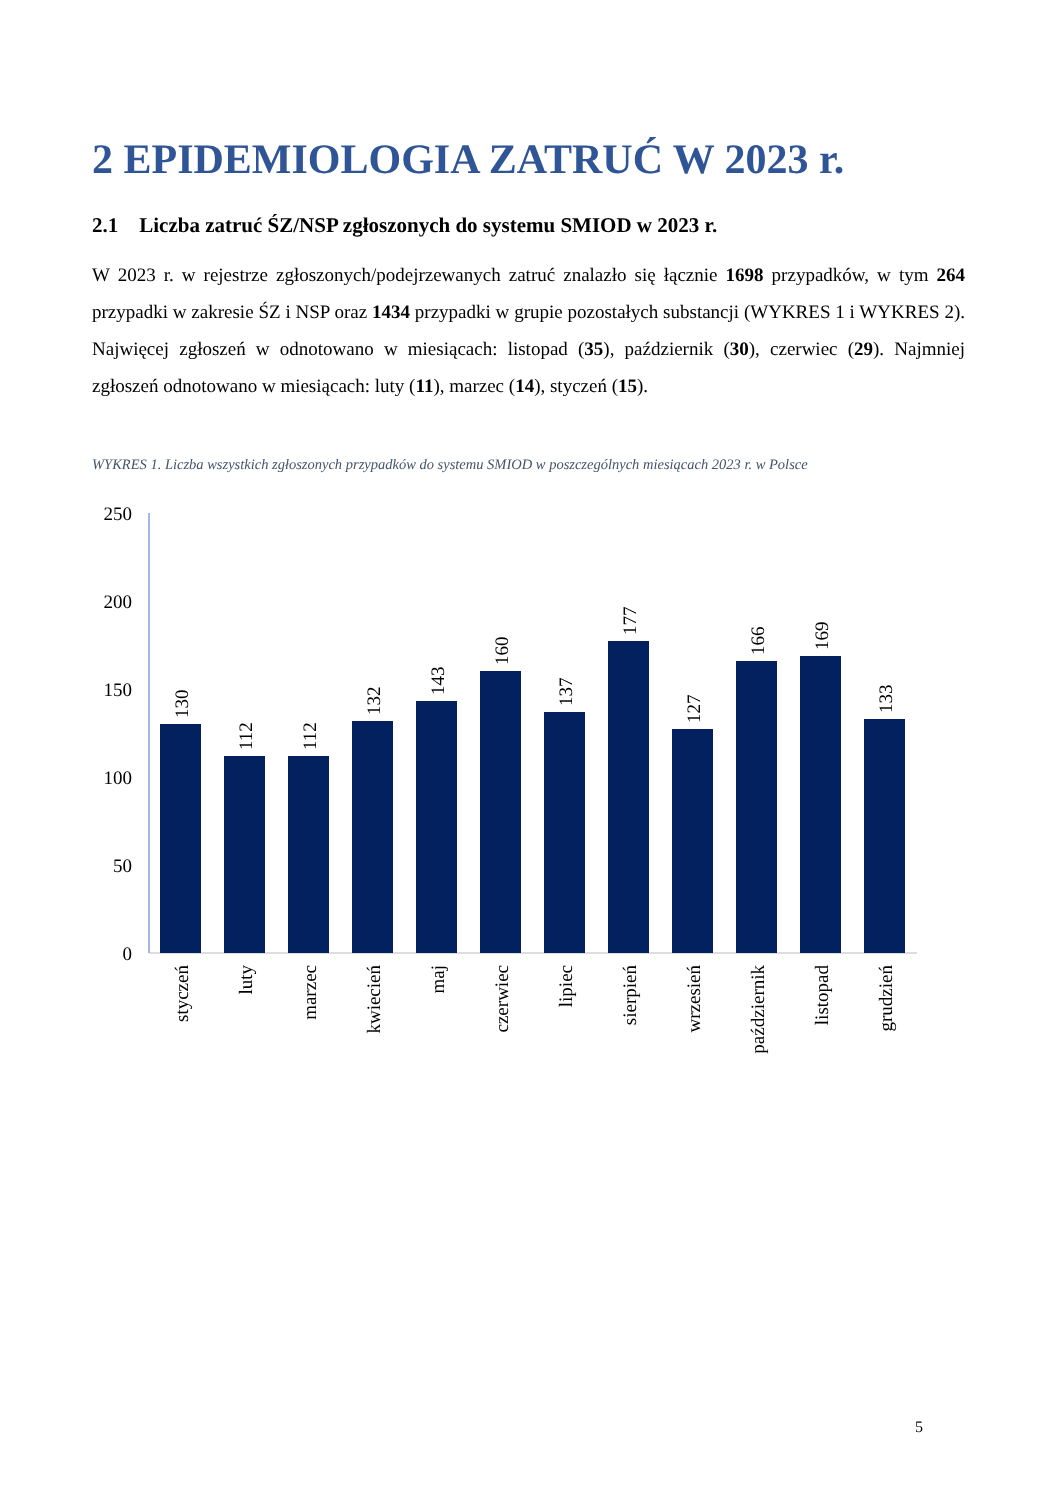2 EPIDEMIOLOGIA ZATRUĆ W 2023 r.
2.1 Liczba zatruć ŚZ/NSP zgłoszonych do systemu SMIOD w 2023 r.
W 2023 r. w rejestrze zgłoszonych/podejrzewanych zatruć znalazło się łącznie 1698 przypadków, w tym 264 przypadki w zakresie ŚZ i NSP oraz 1434 przypadki w grupie pozostałych substancji (WYKRES 1 i WYKRES 2). Najwięcej zgłoszeń w odnotowano w miesiącach: listopad (35), październik (30), czerwiec (29). Najmniej zgłoszeń odnotowano w miesiącach: luty (11), marzec (14), styczeń (15).
WYKRES 1. Liczba wszystkich zgłoszonych przypadków do systemu SMIOD w poszczególnych miesiącach 2023 r. w Polsce
250
200
150
100
50
0
130
112
112
132
143
160
137
177
127
166
169
133
styczeń
luty
marzec
kwiecień
maj
czerwiec
lipiec
sierpień
wrzesień
październik
listopad
grudzień
5